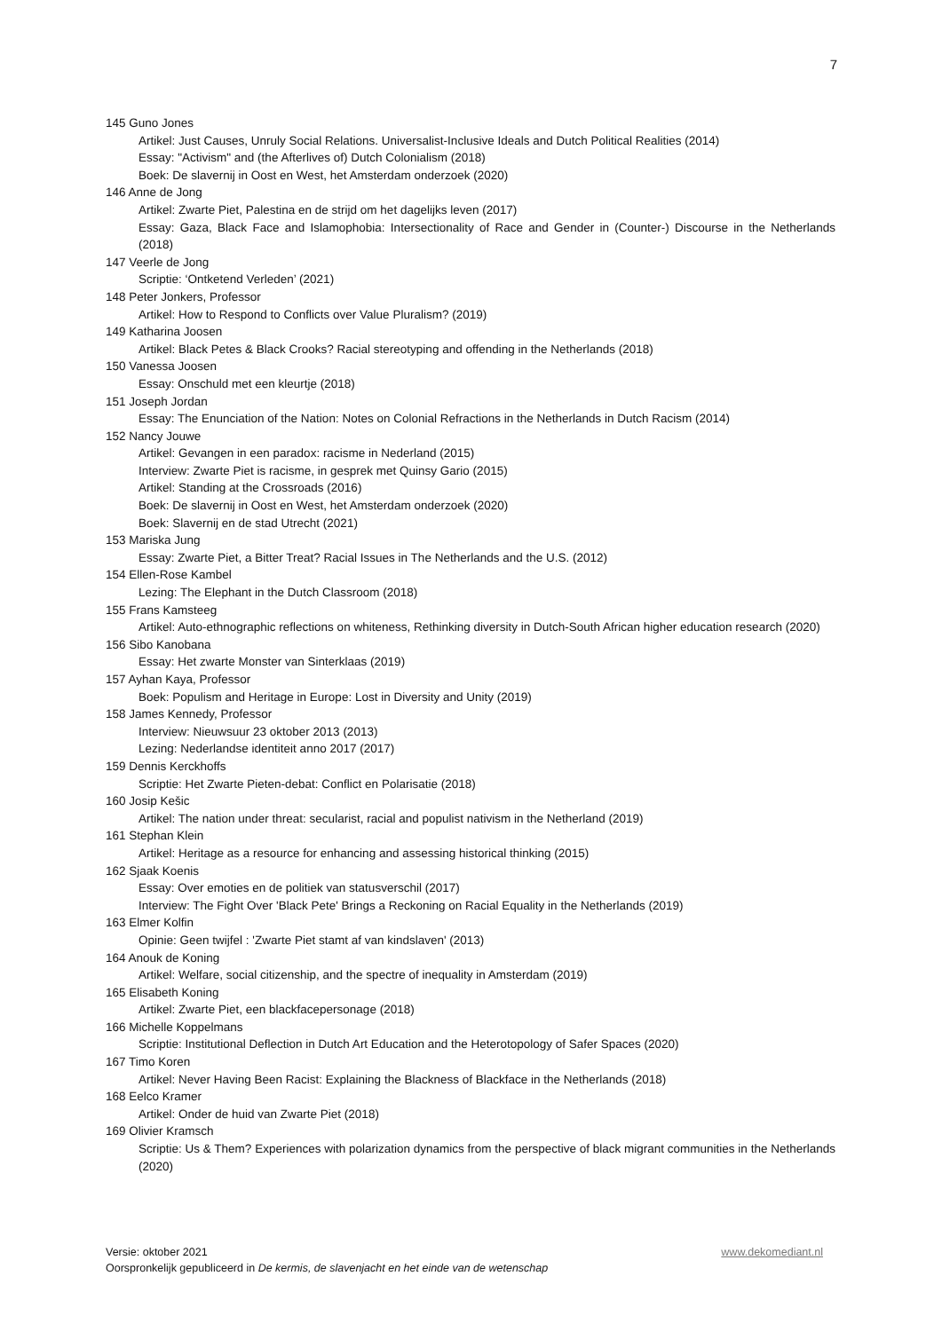7
145 Guno Jones
Artikel: Just Causes, Unruly Social Relations. Universalist-Inclusive Ideals and Dutch Political Realities (2014)
Essay: "Activism" and (the Afterlives of) Dutch Colonialism (2018)
Boek: De slavernij in Oost en West, het Amsterdam onderzoek (2020)
146 Anne de Jong
Artikel: Zwarte Piet, Palestina en de strijd om het dagelijks leven (2017)
Essay: Gaza, Black Face and Islamophobia: Intersectionality of Race and Gender in (Counter-) Discourse in the Netherlands (2018)
147 Veerle de Jong
Scriptie: ‘Ontketend Verleden’ (2021)
148 Peter Jonkers, Professor
Artikel: How to Respond to Conflicts over Value Pluralism? (2019)
149 Katharina Joosen
Artikel: Black Petes & Black Crooks? Racial stereotyping and offending in the Netherlands (2018)
150 Vanessa Joosen
Essay: Onschuld met een kleurtje (2018)
151 Joseph Jordan
Essay: The Enunciation of the Nation: Notes on Colonial Refractions in the Netherlands in Dutch Racism (2014)
152 Nancy Jouwe
Artikel: Gevangen in een paradox: racisme in Nederland (2015)
Interview: Zwarte Piet is racisme, in gesprek met Quinsy Gario (2015)
Artikel: Standing at the Crossroads (2016)
Boek: De slavernij in Oost en West, het Amsterdam onderzoek (2020)
Boek: Slavernij en de stad Utrecht (2021)
153 Mariska Jung
Essay: Zwarte Piet, a Bitter Treat? Racial Issues in The Netherlands and the U.S. (2012)
154 Ellen-Rose Kambel
Lezing: The Elephant in the Dutch Classroom (2018)
155 Frans Kamsteeg
Artikel: Auto-ethnographic reflections on whiteness, Rethinking diversity in Dutch-South African higher education research (2020)
156 Sibo Kanobana
Essay: Het zwarte Monster van Sinterklaas (2019)
157 Ayhan Kaya, Professor
Boek: Populism and Heritage in Europe: Lost in Diversity and Unity (2019)
158 James Kennedy, Professor
Interview: Nieuwsuur 23 oktober 2013 (2013)
Lezing: Nederlandse identiteit anno 2017 (2017)
159 Dennis Kerckhoffs
Scriptie: Het Zwarte Pieten-debat: Conflict en Polarisatie (2018)
160 Josip Kešic
Artikel: The nation under threat: secularist, racial and populist nativism in the Netherland (2019)
161 Stephan Klein
Artikel: Heritage as a resource for enhancing and assessing historical thinking (2015)
162 Sjaak Koenis
Essay: Over emoties en de politiek van statusverschil (2017)
Interview: The Fight Over 'Black Pete' Brings a Reckoning on Racial Equality in the Netherlands (2019)
163 Elmer Kolfin
Opinie: Geen twijfel : 'Zwarte Piet stamt af van kindslaven' (2013)
164 Anouk de Koning
Artikel: Welfare, social citizenship, and the spectre of inequality in Amsterdam (2019)
165 Elisabeth Koning
Artikel: Zwarte Piet, een blackfacepersonage (2018)
166 Michelle Koppelmans
Scriptie: Institutional Deflection in Dutch Art Education and the Heterotopology of Safer Spaces (2020)
167 Timo Koren
Artikel: Never Having Been Racist: Explaining the Blackness of Blackface in the Netherlands (2018)
168 Eelco Kramer
Artikel: Onder de huid van Zwarte Piet (2018)
169 Olivier Kramsch
Scriptie: Us & Them? Experiences with polarization dynamics from the perspective of black migrant communities in the Netherlands (2020)
Versie: oktober 2021 www.dekomediant.nl
Oorspronkelijk gepubliceerd in De kermis, de slavenjacht en het einde van de wetenschap